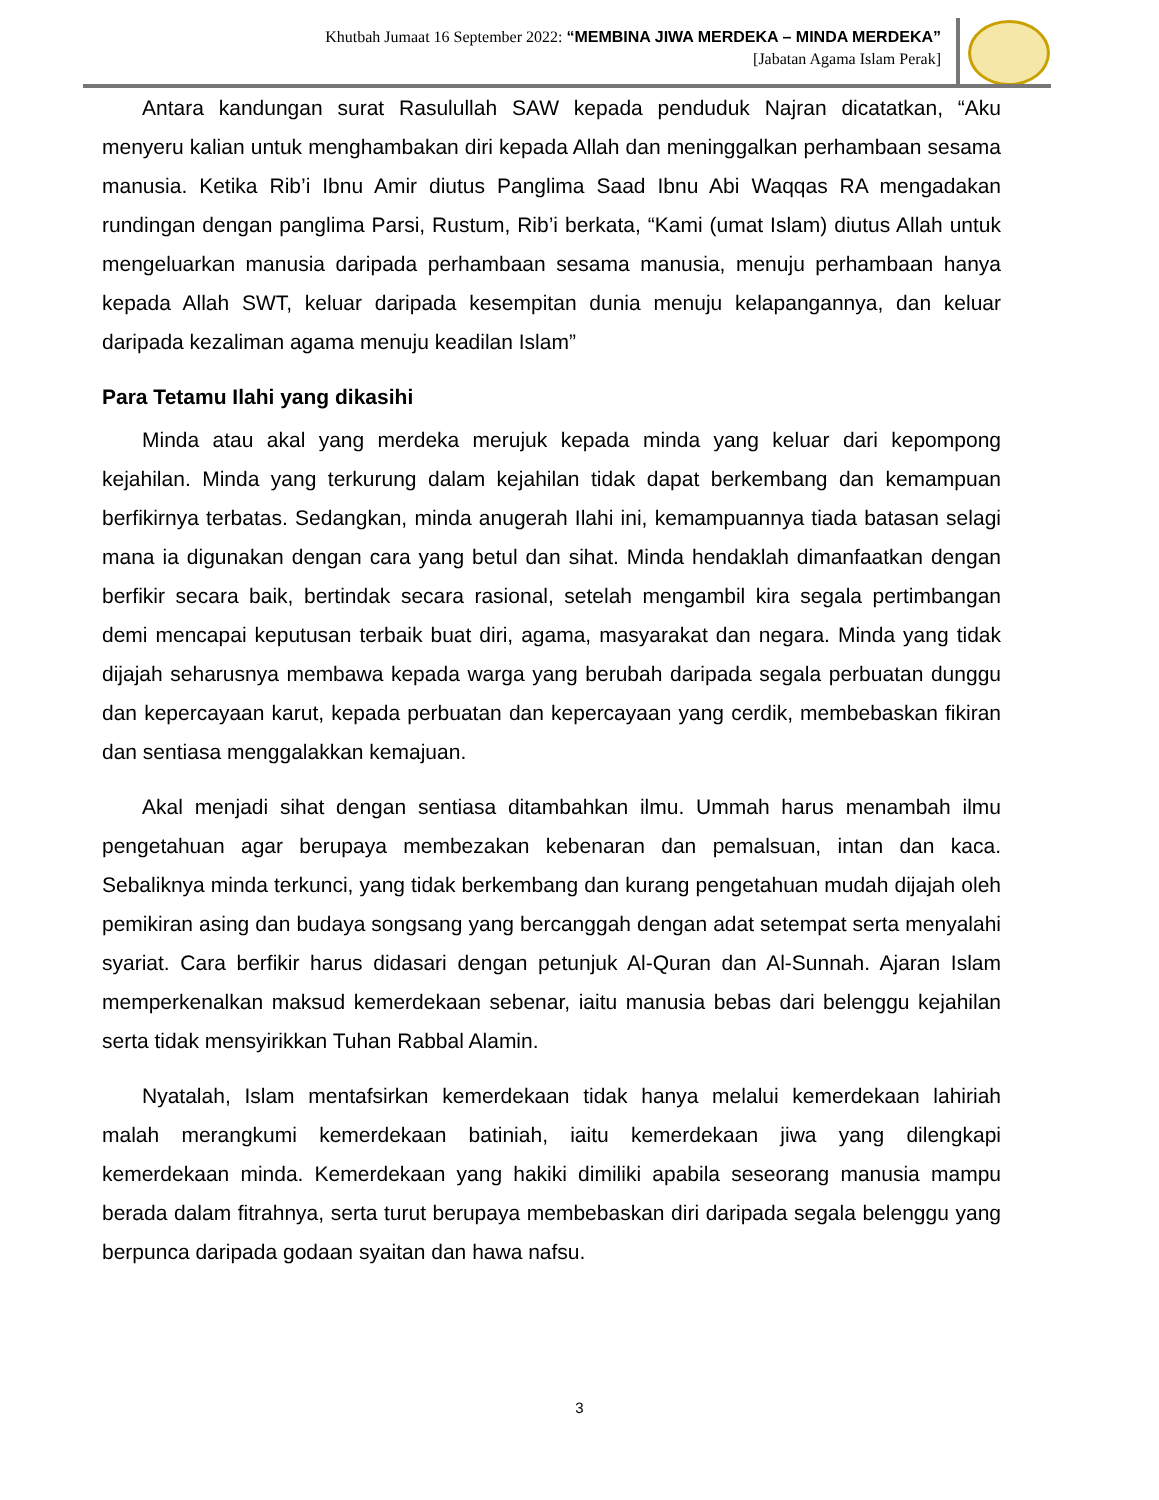Khutbah Jumaat 16 September 2022: “MEMBINA JIWA MERDEKA – MINDA MERDEKA”
[Jabatan Agama Islam Perak]
Antara kandungan surat Rasulullah SAW kepada penduduk Najran dicatatkan, “Aku menyeru kalian untuk menghambakan diri kepada Allah dan meninggalkan perhambaan sesama manusia. Ketika Rib’i Ibnu Amir diutus Panglima Saad Ibnu Abi Waqqas RA mengadakan rundingan dengan panglima Parsi, Rustum, Rib’i berkata, “Kami (umat Islam) diutus Allah untuk mengeluarkan manusia daripada perhambaan sesama manusia, menuju perhambaan hanya kepada Allah SWT, keluar daripada kesempitan dunia menuju kelapangannya, dan keluar daripada kezaliman agama menuju keadilan Islam”
Para Tetamu Ilahi yang dikasihi
Minda atau akal yang merdeka merujuk kepada minda yang keluar dari kepompong kejahilan. Minda yang terkurung dalam kejahilan tidak dapat berkembang dan kemampuan berfikirnya terbatas. Sedangkan, minda anugerah Ilahi ini, kemampuannya tiada batasan selagi mana ia digunakan dengan cara yang betul dan sihat. Minda hendaklah dimanfaatkan dengan berfikir secara baik, bertindak secara rasional, setelah mengambil kira segala pertimbangan demi mencapai keputusan terbaik buat diri, agama, masyarakat dan negara. Minda yang tidak dijajah seharusnya membawa kepada warga yang berubah daripada segala perbuatan dunggu dan kepercayaan karut, kepada perbuatan dan kepercayaan yang cerdik, membebaskan fikiran dan sentiasa menggalakkan kemajuan.
Akal menjadi sihat dengan sentiasa ditambahkan ilmu. Ummah harus menambah ilmu pengetahuan agar berupaya membezakan kebenaran dan pemalsuan, intan dan kaca. Sebaliknya minda terkunci, yang tidak berkembang dan kurang pengetahuan mudah dijajah oleh pemikiran asing dan budaya songsang yang bercanggah dengan adat setempat serta menyalahi syariat. Cara berfikir harus didasari dengan petunjuk Al-Quran dan Al-Sunnah. Ajaran Islam memperkenalkan maksud kemerdekaan sebenar, iaitu manusia bebas dari belenggu kejahilan serta tidak mensyirikkan Tuhan Rabbal Alamin.
Nyatalah, Islam mentafsirkan kemerdekaan tidak hanya melalui kemerdekaan lahiriah malah merangkumi kemerdekaan batiniah, iaitu kemerdekaan jiwa yang dilengkapi kemerdekaan minda. Kemerdekaan yang hakiki dimiliki apabila seseorang manusia mampu berada dalam fitrahnya, serta turut berupaya membebaskan diri daripada segala belenggu yang berpunca daripada godaan syaitan dan hawa nafsu.
3